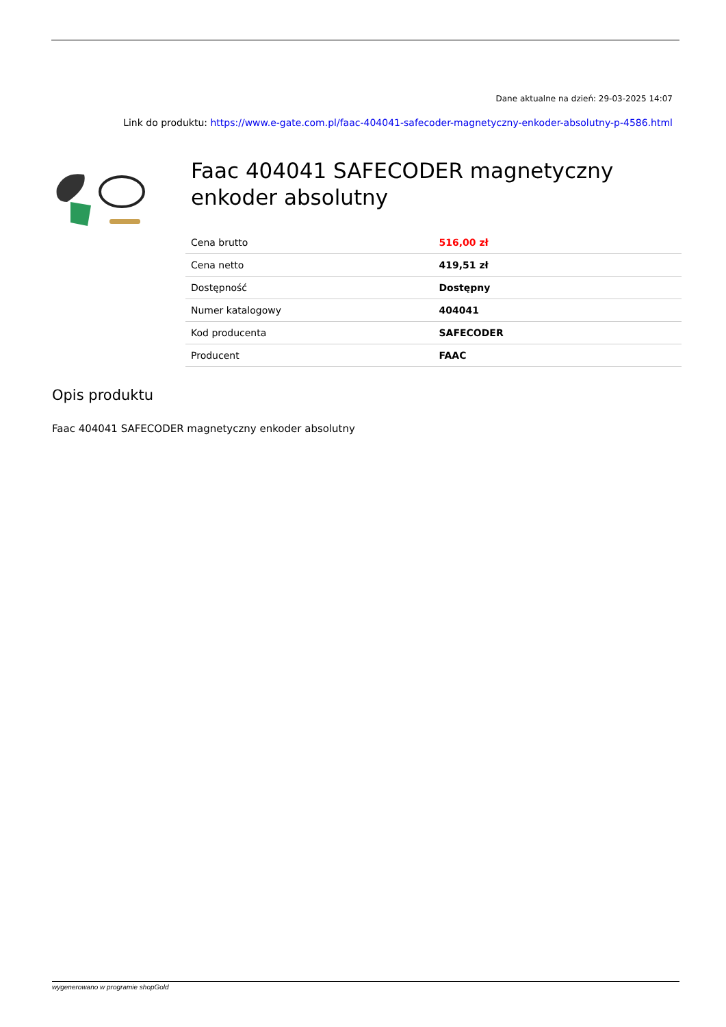Dane aktualne na dzień: 29-03-2025 14:07
Link do produktu: https://www.e-gate.com.pl/faac-404041-safecoder-magnetyczny-enkoder-absolutny-p-4586.html
Faac 404041 SAFECODER magnetyczny enkoder absolutny
| Cena brutto | 516,00 zł |
| Cena netto | 419,51 zł |
| Dostępność | Dostępny |
| Numer katalogowy | 404041 |
| Kod producenta | SAFECODER |
| Producent | FAAC |
Opis produktu
Faac 404041 SAFECODER magnetyczny enkoder absolutny
wygenerowano w programie shopGold